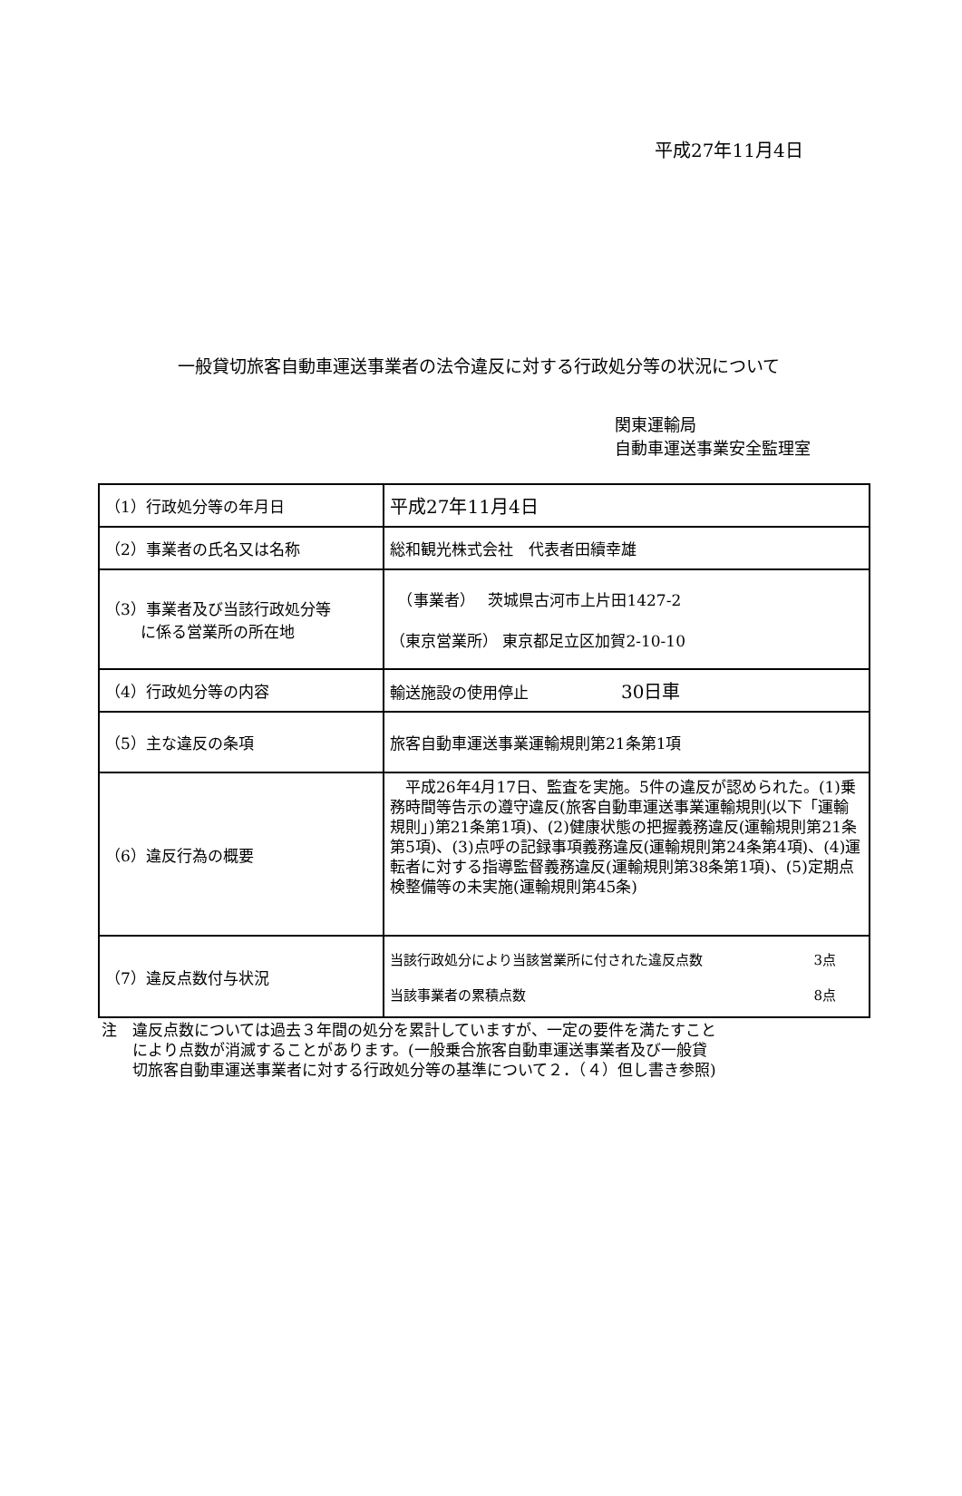平成27年11月4日
一般貸切旅客自動車運送事業者の法令違反に対する行政処分等の状況について
関東運輸局
自動車運送事業安全監理室
| （1）行政処分等の年月日 | 平成27年11月4日 |
| （2）事業者の氏名又は名称 | 総和観光株式会社 代表者田續幸雄 |
| （3）事業者及び当該行政処分等 に係る営業所の所在地 | （事業者） 茨城県古河市上片田1427-2 （東京営業所） 東京都足立区加賀2-10-10 |
| （4）行政処分等の内容 | 輸送施設の使用停止 30日車 |
| （5）主な違反の条項 | 旅客自動車運送事業運輸規則第21条第1項 |
| （6）違反行為の概要 | 平成26年4月17日、監査を実施。5件の違反が認められた。(1)乗務時間等告示の遵守違反(旅客自動車運送事業運輸規則(以下「運輸規則」)第21条第1項)、(2)健康状態の把握義務違反(運輸規則第21条第5項)、(3)点呼の記録事項義務違反(運輸規則第24条第4項)、(4)運転者に対する指導監督義務違反(運輸規則第38条第1項)、(5)定期点検整備等の未実施(運輸規則第45条) |
| （7）違反点数付与状況 | 当該行政処分により当該営業所に付された違反点数 3点 当該事業者の累積点数 8点 |
注　違反点数については過去３年間の処分を累計していますが、一定の要件を満たすこと
　　により点数が消滅することがあります。(一般乗合旅客自動車運送事業者及び一般貸
　　切旅客自動車運送事業者に対する行政処分等の基準について２．（４）但し書き参照)